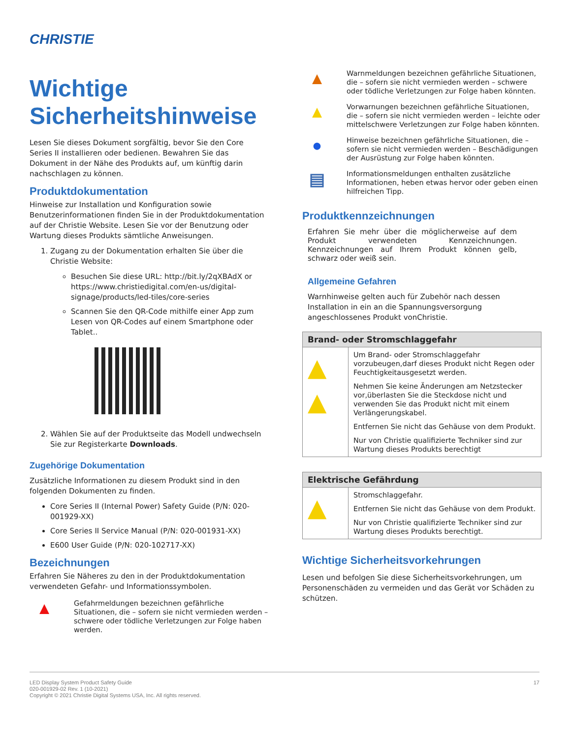CHRISTIE
Wichtige Sicherheitshinweise
Lesen Sie dieses Dokument sorgfältig, bevor Sie den Core Series II installieren oder bedienen. Bewahren Sie das Dokument in der Nähe des Produkts auf, um künftig darin nachschlagen zu können.
Produktdokumentation
Hinweise zur Installation und Konfiguration sowie Benutzerinformationen finden Sie in der Produktdokumentation auf der Christie Website. Lesen Sie vor der Benutzung oder Wartung dieses Produkts sämtliche Anweisungen.
1. Zugang zu der Dokumentation erhalten Sie über die Christie Website:
Besuchen Sie diese URL: http://bit.ly/2qXBAdX or https://www.christiedigital.com/en-us/digital-signage/products/led-tiles/core-series
Scannen Sie den QR-Code mithilfe einer App zum Lesen von QR-Codes auf einem Smartphone oder Tablet..
2. Wählen Sie auf der Produktseite das Modell undwechseln Sie zur Registerkarte Downloads.
Zugehörige Dokumentation
Zusätzliche Informationen zu diesem Produkt sind in den folgenden Dokumenten zu finden.
Core Series II (Internal Power) Safety Guide (P/N: 020-001929-XX)
Core Series II Service Manual (P/N: 020-001931-XX)
E600 User Guide (P/N: 020-102717-XX)
Bezeichnungen
Erfahren Sie Näheres zu den in der Produktdokumentation verwendeten Gefahr- und Informationssymbolen.
▲
Gefahrmeldungen bezeichnen gefährliche Situationen, die – sofern sie nicht vermieden werden – schwere oder tödliche Verletzungen zur Folge haben werden.
▲
Warnmeldungen bezeichnen gefährliche Situationen, die – sofern sie nicht vermieden werden – schwere oder tödliche Verletzungen zur Folge haben könnten.
▲
Vorwarnungen bezeichnen gefährliche Situationen, die – sofern sie nicht vermieden werden – leichte oder mittelschwere Verletzungen zur Folge haben könnten.
●
Hinweise bezeichnen gefährliche Situationen, die – sofern sie nicht vermieden werden – Beschädigungen der Ausrüstung zur Folge haben könnten.
▤
Informationsmeldungen enthalten zusätzliche Informationen, heben etwas hervor oder geben einen hilfreichen Tipp.
Produktkennzeichnungen
Erfahren Sie mehr über die möglicherweise auf dem Produkt verwendeten Kennzeichnungen. Kennzeichnungen auf Ihrem Produkt können gelb, schwarz oder weiß sein.
Allgemeine Gefahren
Warnhinweise gelten auch für Zubehör nach dessen Installation in ein an die Spannungsversorgung angeschlossenes Produkt vonChristie.
| Brand- oder Stromschlaggefahr | |
| --- | --- |
| ▲ ▲ | Um Brand- oder Stromschlaggefahr vorzubeugen,darf dieses Produkt nicht Regen oder Feuchtigkeitausgesetzt werden. Nehmen Sie keine Änderungen am Netzstecker vor,überlasten Sie die Steckdose nicht und verwenden Sie das Produkt nicht mit einem Verlängerungskabel. Entfernen Sie nicht das Gehäuse von dem Produkt. Nur von Christie qualifizierte Techniker sind zur Wartung dieses Produkts berechtigt |
| Elektrische Gefährdung | |
| --- | --- |
| ▲ | Stromschlaggefahr. Entfernen Sie nicht das Gehäuse von dem Produkt. Nur von Christie qualifizierte Techniker sind zur Wartung dieses Produkts berechtigt. |
Wichtige Sicherheitsvorkehrungen
Lesen und befolgen Sie diese Sicherheitsvorkehrungen, um Personenschäden zu vermeiden und das Gerät vor Schäden zu schützen.
LED Display System Product Safety Guide
020-001929-02 Rev. 1 (10-2021)
Copyright © 2021 Christie Digital Systems USA, Inc. All rights reserved.
17